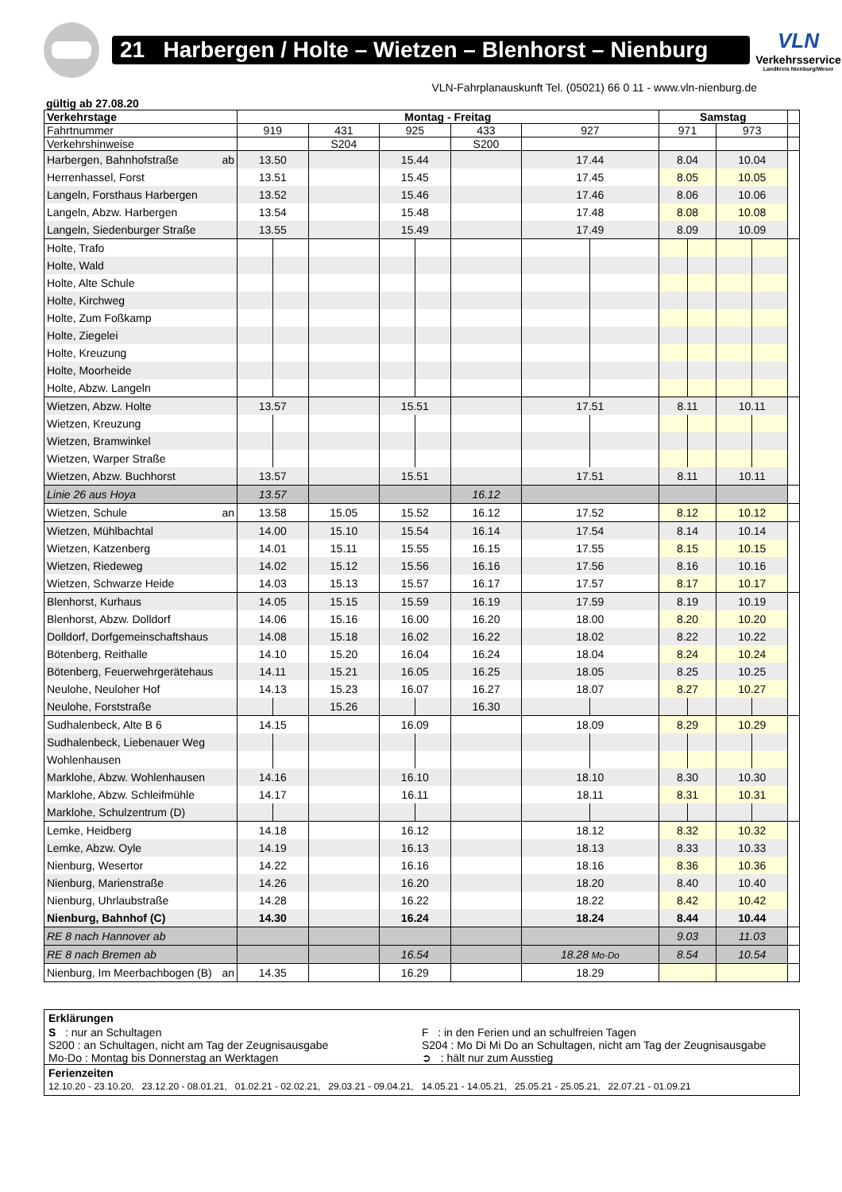21 Harbergen / Holte – Wietzen – Blenhorst – Nienburg
VLN
Verkehrsservice
Landkreis Nienburg/Weser
VLN-Fahrplanauskunft Tel. (05021) 66 0 11 - www.vln-nienburg.de
gültig ab 27.08.20
| Verkehrstage | Montag - Freitag | | | | | Samstag | | |
| --- | --- | --- | --- | --- | --- | --- | --- | --- |
| Fahrtnummer | 919 | 431 | 925 | 433 | 927 | 971 | 973 | |
| Verkehrshinweise | | S204 | | S200 | | | | |
| Harbergen, Bahnhofstraße ab | 13.50 | | 15.44 | | 17.44 | 8.04 | 10.04 | |
| Herrenhassel, Forst | 13.51 | | 15.45 | | 17.45 | 8.05 | 10.05 | |
| Langeln, Forsthaus Harbergen | 13.52 | | 15.46 | | 17.46 | 8.06 | 10.06 | |
| Langeln, Abzw. Harbergen | 13.54 | | 15.48 | | 17.48 | 8.08 | 10.08 | |
| Langeln, Siedenburger Straße | 13.55 | | 15.49 | | 17.49 | 8.09 | 10.09 | |
| Holte, Trafo | | | | | | | | |
| Holte, Wald | | | | | | | | |
| Holte, Alte Schule | | | | | | | | |
| Holte, Kirchweg | | | | | | | | |
| Holte, Zum Foßkamp | | | | | | | | |
| Holte, Ziegelei | | | | | | | | |
| Holte, Kreuzung | | | | | | | | |
| Holte, Moorheide | | | | | | | | |
| Holte, Abzw. Langeln | | | | | | | | |
| Wietzen, Abzw. Holte | 13.57 | | 15.51 | | 17.51 | 8.11 | 10.11 | |
| Wietzen, Kreuzung | | | | | | | | |
| Wietzen, Bramwinkel | | | | | | | | |
| Wietzen, Warper Straße | | | | | | | | |
| Wietzen, Abzw. Buchhorst | 13.57 | | 15.51 | | 17.51 | 8.11 | 10.11 | |
| Linie 26 aus Hoya | 13.57 | | | 16.12 | | | | |
| Wietzen, Schule an | 13.58 | 15.05 | 15.52 | 16.12 | 17.52 | 8.12 | 10.12 | |
| Wietzen, Mühlbachtal | 14.00 | 15.10 | 15.54 | 16.14 | 17.54 | 8.14 | 10.14 | |
| Wietzen, Katzenberg | 14.01 | 15.11 | 15.55 | 16.15 | 17.55 | 8.15 | 10.15 | |
| Wietzen, Riedeweg | 14.02 | 15.12 | 15.56 | 16.16 | 17.56 | 8.16 | 10.16 | |
| Wietzen, Schwarze Heide | 14.03 | 15.13 | 15.57 | 16.17 | 17.57 | 8.17 | 10.17 | |
| Blenhorst, Kurhaus | 14.05 | 15.15 | 15.59 | 16.19 | 17.59 | 8.19 | 10.19 | |
| Blenhorst, Abzw. Dolldorf | 14.06 | 15.16 | 16.00 | 16.20 | 18.00 | 8.20 | 10.20 | |
| Dolldorf, Dorfgemeinschaftshaus | 14.08 | 15.18 | 16.02 | 16.22 | 18.02 | 8.22 | 10.22 | |
| Bötenberg, Reithalle | 14.10 | 15.20 | 16.04 | 16.24 | 18.04 | 8.24 | 10.24 | |
| Bötenberg, Feuerwehrgerätehaus | 14.11 | 15.21 | 16.05 | 16.25 | 18.05 | 8.25 | 10.25 | |
| Neulohe, Neuloher Hof | 14.13 | 15.23 | 16.07 | 16.27 | 18.07 | 8.27 | 10.27 | |
| Neulohe, Forststraße | | 15.26 | | 16.30 | | | | |
| Sudhalenbeck, Alte B 6 | 14.15 | | 16.09 | | 18.09 | 8.29 | 10.29 | |
| Sudhalenbeck, Liebenauer Weg | | | | | | | | |
| Wohlenhausen | | | | | | | | |
| Marklohe, Abzw. Wohlenhausen | 14.16 | | 16.10 | | 18.10 | 8.30 | 10.30 | |
| Marklohe, Abzw. Schleifmühle | 14.17 | | 16.11 | | 18.11 | 8.31 | 10.31 | |
| Marklohe, Schulzentrum (D) | | | | | | | | |
| Lemke, Heidberg | 14.18 | | 16.12 | | 18.12 | 8.32 | 10.32 | |
| Lemke, Abzw. Oyle | 14.19 | | 16.13 | | 18.13 | 8.33 | 10.33 | |
| Nienburg, Wesertor | 14.22 | | 16.16 | | 18.16 | 8.36 | 10.36 | |
| Nienburg, Marienstraße | 14.26 | | 16.20 | | 18.20 | 8.40 | 10.40 | |
| Nienburg, Uhrlaubstraße | 14.28 | | 16.22 | | 18.22 | 8.42 | 10.42 | |
| Nienburg, Bahnhof (C) | 14.30 | | 16.24 | | 18.24 | 8.44 | 10.44 | |
| RE 8 nach Hannover ab | | | | | | 9.03 | 11.03 | |
| RE 8 nach Bremen ab | | | 16.54 | | 18.28 Mo-Do | 8.54 | 10.54 | |
| Nienburg, Im Meerbachbogen (B) an | 14.35 | | 16.29 | | 18.29 | | | |
Erklärungen
S : nur an Schultagen
F : in den Ferien und an schulfreien Tagen
S200 : an Schultagen, nicht am Tag der Zeugnisausgabe
S204 : Mo Di Mi Do an Schultagen, nicht am Tag der Zeugnisausgabe
Mo-Do : Montag bis Donnerstag an Werktagen
➲ : hält nur zum Ausstieg
Ferienzeiten
12.10.20 - 23.10.20, 23.12.20 - 08.01.21, 01.02.21 - 02.02.21, 29.03.21 - 09.04.21, 14.05.21 - 14.05.21, 25.05.21 - 25.05.21, 22.07.21 - 01.09.21